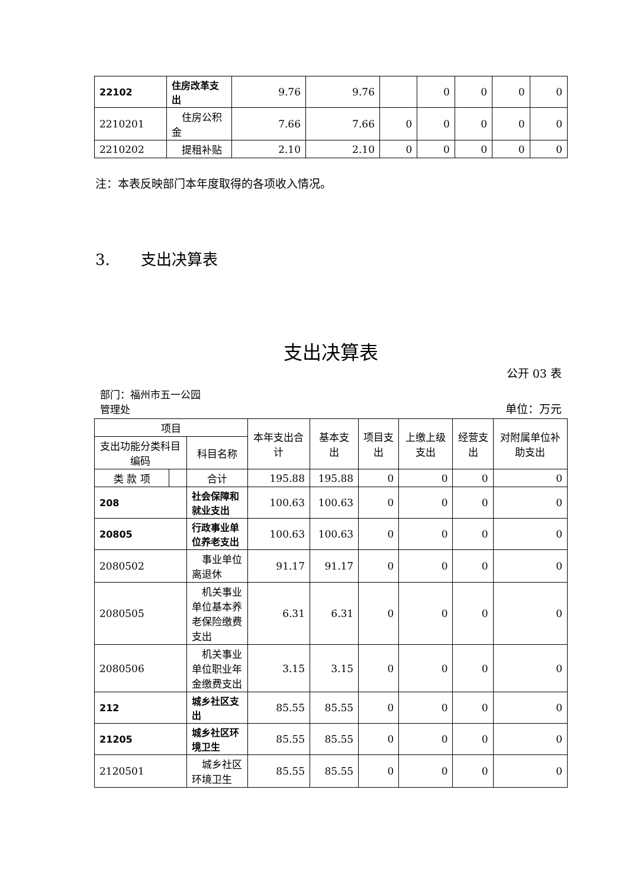| 22102 | 住房改革支出 | 9.76 | 9.76 | | 0 | 0 | 0 | 0 |
| 2210201 | 住房公积金 | 7.66 | 7.66 | 0 | 0 | 0 | 0 | 0 |
| 2210202 | 提租补贴 | 2.10 | 2.10 | 0 | 0 | 0 | 0 | 0 |
注：本表反映部门本年度取得的各项收入情况。
3.　　支出决算表
支出决算表
公开 03 表
部门：福州市五一公园
管理处 单位：万元
| 项目 | | | 本年支出合计 | 基本支出 | 项目支出 | 上缴上级支出 | 经营支出 | 对附属单位补助支出 |
| --- | --- | --- | --- | --- | --- | --- | --- | --- |
| 支出功能分类科目编码 | | 科目名称 | | | | | | |
| 类 款 项 | | 合计 | 195.88 | 195.88 | 0 | 0 | 0 | 0 |
| 208 | | 社会保障和就业支出 | 100.63 | 100.63 | 0 | 0 | 0 | 0 |
| 20805 | | 行政事业单位养老支出 | 100.63 | 100.63 | 0 | 0 | 0 | 0 |
| 2080502 | | 事业单位离退休 | 91.17 | 91.17 | 0 | 0 | 0 | 0 |
| 2080505 | | 机关事业单位基本养老保险缴费支出 | 6.31 | 6.31 | 0 | 0 | 0 | 0 |
| 2080506 | | 机关事业单位职业年金缴费支出 | 3.15 | 3.15 | 0 | 0 | 0 | 0 |
| 212 | | 城乡社区支出 | 85.55 | 85.55 | 0 | 0 | 0 | 0 |
| 21205 | | 城乡社区环境卫生 | 85.55 | 85.55 | 0 | 0 | 0 | 0 |
| 2120501 | | 城乡社区环境卫生 | 85.55 | 85.55 | 0 | 0 | 0 | 0 |